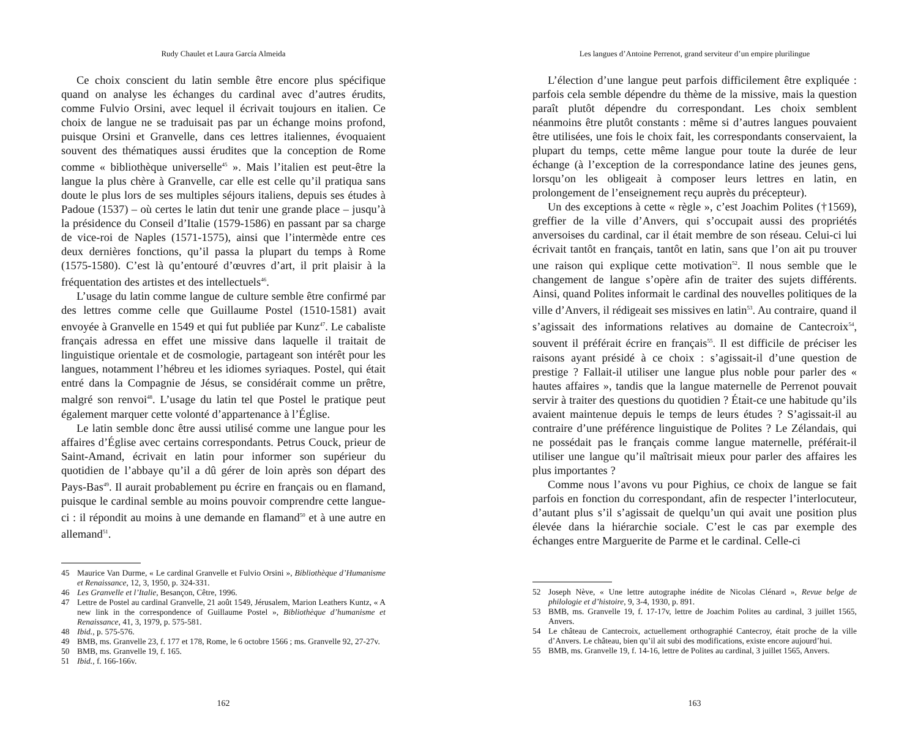Rudy Chaulet et Laura García Almeida
Ce choix conscient du latin semble être encore plus spécifique quand on analyse les échanges du cardinal avec d’autres érudits, comme Fulvio Orsini, avec lequel il écrivait toujours en italien. Ce choix de langue ne se traduisait pas par un échange moins profond, puisque Orsini et Granvelle, dans ces lettres italiennes, évoquaient souvent des thématiques aussi érudites que la conception de Rome comme « bibliothèque universelle<sup>45</sup> ». Mais l’italien est peut-être la langue la plus chère à Granvelle, car elle est celle qu’il pratiqua sans doute le plus lors de ses multiples séjours italiens, depuis ses études à Padoue (1537) – où certes le latin dut tenir une grande place – jusqu’à la présidence du Conseil d’Italie (1579-1586) en passant par sa charge de vice-roi de Naples (1571-1575), ainsi que l’intermède entre ces deux dernières fonctions, qu’il passa la plupart du temps à Rome (1575-1580). C’est là qu’entouré d’œuvres d’art, il prit plaisir à la fréquentation des artistes et des intellectuels<sup>46</sup>.
L’usage du latin comme langue de culture semble être confirmé par des lettres comme celle que Guillaume Postel (1510-1581) avait envoyée à Granvelle en 1549 et qui fut publiée par Kunz<sup>47</sup>. Le cabaliste français adressa en effet une missive dans laquelle il traitait de linguistique orientale et de cosmologie, partageant son intérêt pour les langues, notamment l’hébreu et les idiomes syriaques. Postel, qui était entré dans la Compagnie de Jésus, se considérait comme un prêtre, malgré son renvoi<sup>48</sup>. L’usage du latin tel que Postel le pratique peut également marquer cette volonté d’appartenance à l’Église.
Le latin semble donc être aussi utilisé comme une langue pour les affaires d’Église avec certains correspondants. Petrus Couck, prieur de Saint-Amand, écrivait en latin pour informer son supérieur du quotidien de l’abbaye qu’il a dû gérer de loin après son départ des Pays-Bas<sup>49</sup>. Il aurait probablement pu écrire en français ou en flamand, puisque le cardinal semble au moins pouvoir comprendre cette langue-ci : il répondit au moins à une demande en flamand<sup>50</sup> et à une autre en allemand<sup>51</sup>.
45 Maurice Van Durme, « Le cardinal Granvelle et Fulvio Orsini », Bibliothèque d’Humanisme et Renaissance, 12, 3, 1950, p. 324-331.
46 Les Granvelle et l’Italie, Besançon, Cêtre, 1996.
47 Lettre de Postel au cardinal Granvelle, 21 août 1549, Jérusalem, Marion Leathers Kuntz, « A new link in the correspondence of Guillaume Postel », Bibliothèque d’humanisme et Renaissance, 41, 3, 1979, p. 575-581.
48 Ibid., p. 575-576.
49 BMB, ms. Granvelle 23, f. 177 et 178, Rome, le 6 octobre 1566 ; ms. Granvelle 92, 27-27v.
50 BMB, ms. Granvelle 19, f. 165.
51 Ibid., f. 166-166v.
162
Les langues d’Antoine Perrenot, grand serviteur d’un empire plurilingue
L’élection d’une langue peut parfois difficilement être expliquée : parfois cela semble dépendre du thème de la missive, mais la question paraît plutôt dépendre du correspondant. Les choix semblent néanmoins être plutôt constants : même si d’autres langues pouvaient être utilisées, une fois le choix fait, les correspondants conservaient, la plupart du temps, cette même langue pour toute la durée de leur échange (à l’exception de la correspondance latine des jeunes gens, lorsqu’on les obligeait à composer leurs lettres en latin, en prolongement de l’enseignement reçu auprès du précepteur).
Un des exceptions à cette « règle », c’est Joachim Polites (†1569), greffier de la ville d’Anvers, qui s’occupait aussi des propriétés anversoises du cardinal, car il était membre de son réseau. Celui-ci lui écrivait tantôt en français, tantôt en latin, sans que l’on ait pu trouver une raison qui explique cette motivation<sup>52</sup>. Il nous semble que le changement de langue s’opère afin de traiter des sujets différents. Ainsi, quand Polites informait le cardinal des nouvelles politiques de la ville d’Anvers, il rédigeait ses missives en latin<sup>53</sup>. Au contraire, quand il s’agissait des informations relatives au domaine de Cantecroix<sup>54</sup>, souvent il préférait écrire en français<sup>55</sup>. Il est difficile de préciser les raisons ayant présidé à ce choix : s’agissait-il d’une question de prestige ? Fallait-il utiliser une langue plus noble pour parler des « hautes affaires », tandis que la langue maternelle de Perrenot pouvait servir à traiter des questions du quotidien ? Était-ce une habitude qu’ils avaient maintenue depuis le temps de leurs études ? S’agissait-il au contraire d’une préférence linguistique de Polites ? Le Zélandais, qui ne possédait pas le français comme langue maternelle, préférait-il utiliser une langue qu’il maîtrisait mieux pour parler des affaires les plus importantes ?
Comme nous l’avons vu pour Pighius, ce choix de langue se fait parfois en fonction du correspondant, afin de respecter l’interlocuteur, d’autant plus s’il s’agissait de quelqu’un qui avait une position plus élevée dans la hiérarchie sociale. C’est le cas par exemple des échanges entre Marguerite de Parme et le cardinal. Celle-ci
52 Joseph Nève, « Une lettre autographe inédite de Nicolas Clénard », Revue belge de philologie et d’histoire, 9, 3-4, 1930, p. 891.
53 BMB, ms. Granvelle 19, f. 17-17v, lettre de Joachim Polites au cardinal, 3 juillet 1565, Anvers.
54 Le château de Cantecroix, actuellement orthographié Cantecroy, était proche de la ville d’Anvers. Le château, bien qu’il ait subi des modifications, existe encore aujourd’hui.
55 BMB, ms. Granvelle 19, f. 14-16, lettre de Polites au cardinal, 3 juillet 1565, Anvers.
163